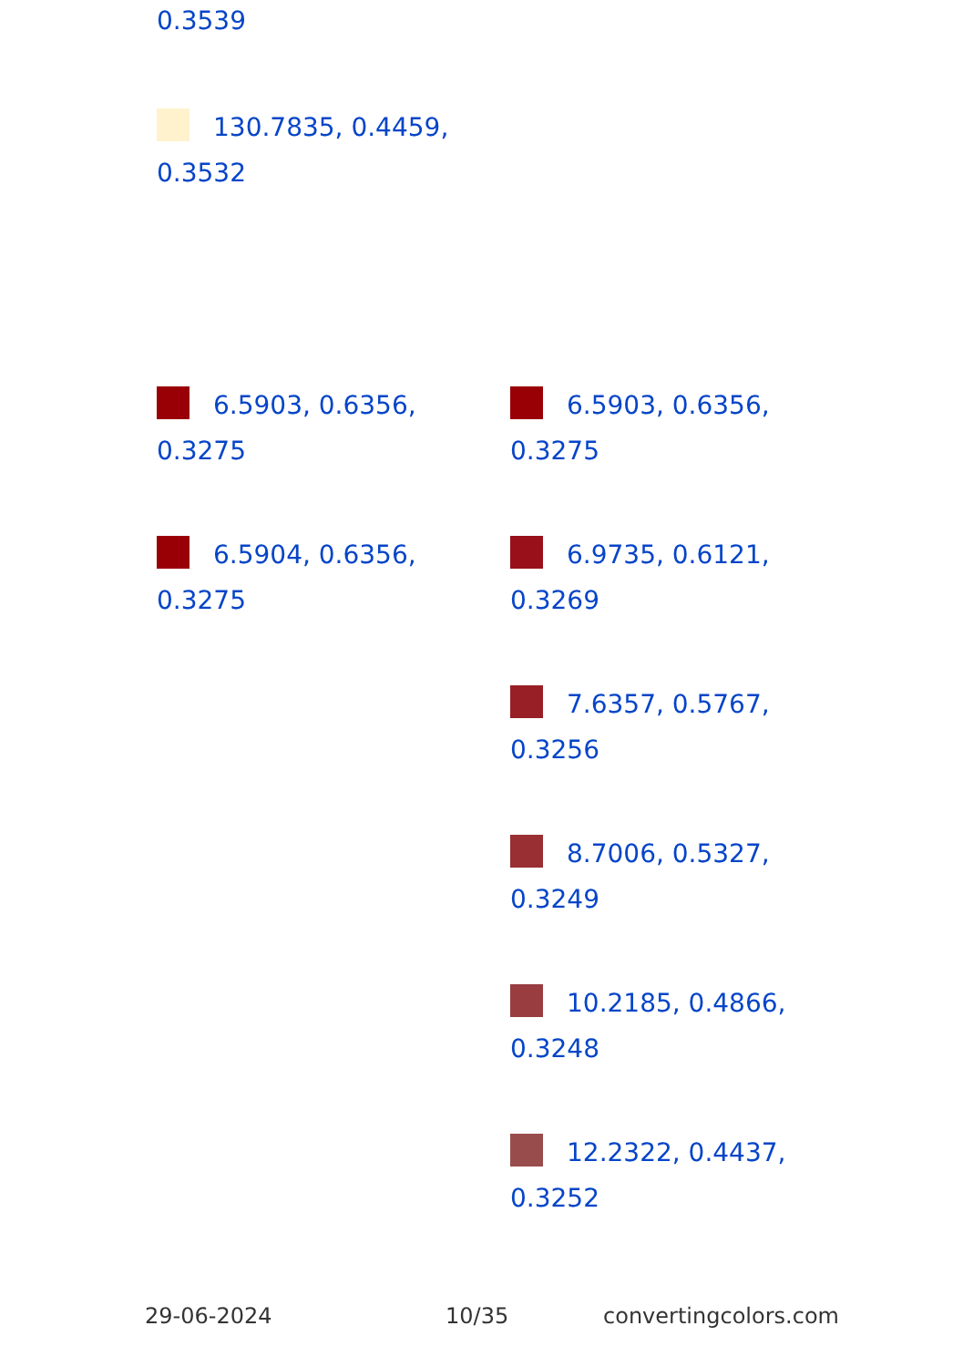0.3539
130.7835, 0.4459, 0.3532
6.5903, 0.6356, 0.3275
6.5904, 0.6356, 0.3275
6.5903, 0.6356, 0.3275
6.9735, 0.6121, 0.3269
7.6357, 0.5767, 0.3256
8.7006, 0.5327, 0.3249
10.2185, 0.4866, 0.3248
12.2322, 0.4437, 0.3252
29-06-2024 10/35 convertingcolors.com